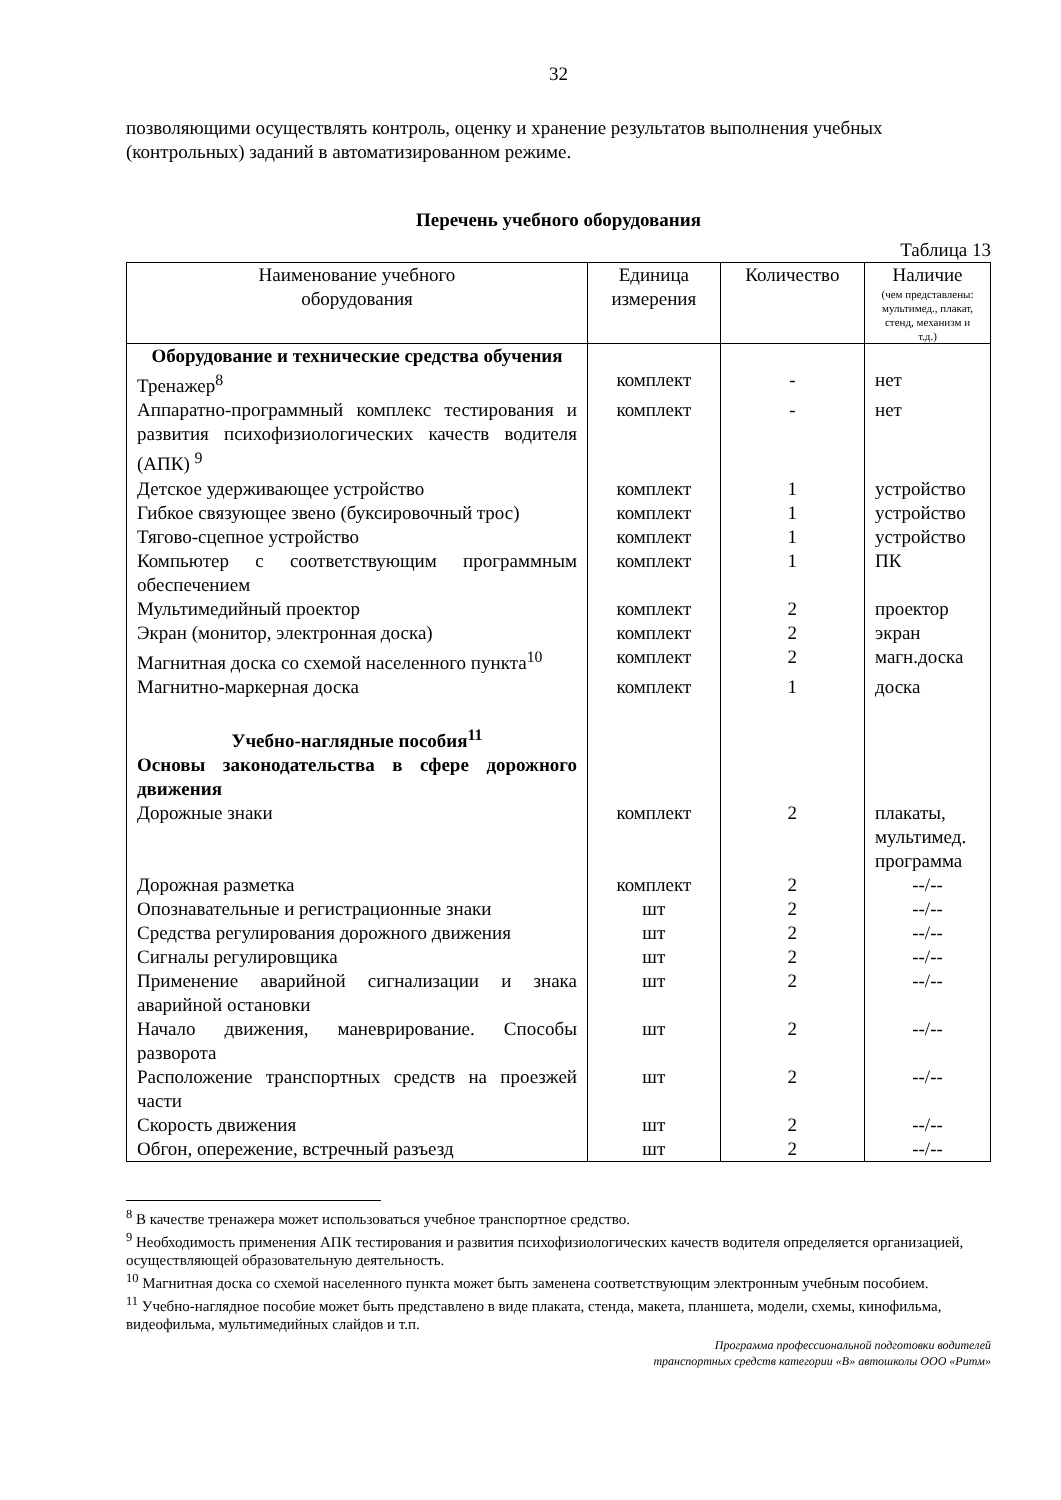32
позволяющими осуществлять контроль, оценку и хранение результатов выполнения учебных (контрольных) заданий в автоматизированном режиме.
Перечень учебного оборудования
Таблица 13
| Наименование учебного оборудования | Единица измерения | Количество | Наличие (чем представлены: мультимед., плакат, стенд, механизм и т.д.) |
| --- | --- | --- | --- |
| Оборудование и технические средства обучения | | | |
| Тренажер<sup>8</sup> | комплект | - | нет |
| Аппаратно-программный комплекс тестирования и развития психофизиологических качеств водителя (АПК) <sup>9</sup> | комплект | - | нет |
| Детское удерживающее устройство | комплект | 1 | устройство |
| Гибкое связующее звено (буксировочный трос) | комплект | 1 | устройство |
| Тягово-сцепное устройство | комплект | 1 | устройство |
| Компьютер с соответствующим программным обеспечением | комплект | 1 | ПК |
| Мультимедийный проектор | комплект | 2 | проектор |
| Экран (монитор, электронная доска) | комплект | 2 | экран |
| Магнитная доска со схемой населенного пункта<sup>10</sup> | комплект | 2 | магн.доска |
| Магнитно-маркерная доска | комплект | 1 | доска |
| Учебно-наглядные пособия<sup>11</sup> | | | |
| Основы законодательства в сфере дорожного движения | | | |
| Дорожные знаки | комплект | 2 | плакаты, мультимед. программа |
| Дорожная разметка | комплект | 2 | --/-- |
| Опознавательные и регистрационные знаки | шт | 2 | --/-- |
| Средства регулирования дорожного движения | шт | 2 | --/-- |
| Сигналы регулировщика | шт | 2 | --/-- |
| Применение аварийной сигнализации и знака аварийной остановки | шт | 2 | --/-- |
| Начало движения, маневрирование. Способы разворота | шт | 2 | --/-- |
| Расположение транспортных средств на проезжей части | шт | 2 | --/-- |
| Скорость движения | шт | 2 | --/-- |
| Обгон, опережение, встречный разъезд | шт | 2 | --/-- |
<sup>8</sup> В качестве тренажера может использоваться учебное транспортное средство.
<sup>9</sup> Необходимость применения АПК тестирования и развития психофизиологических качеств водителя определяется организацией, осуществляющей образовательную деятельность.
<sup>10</sup> Магнитная доска со схемой населенного пункта может быть заменена соответствующим электронным учебным пособием.
<sup>11</sup> Учебно-наглядное пособие может быть представлено в виде плаката, стенда, макета, планшета, модели, схемы, кинофильма, видеофильма, мультимедийных слайдов и т.п.
Программа профессиональной подготовки водителей
транспортных средств категории «В» автошколы ООО «Ритм»